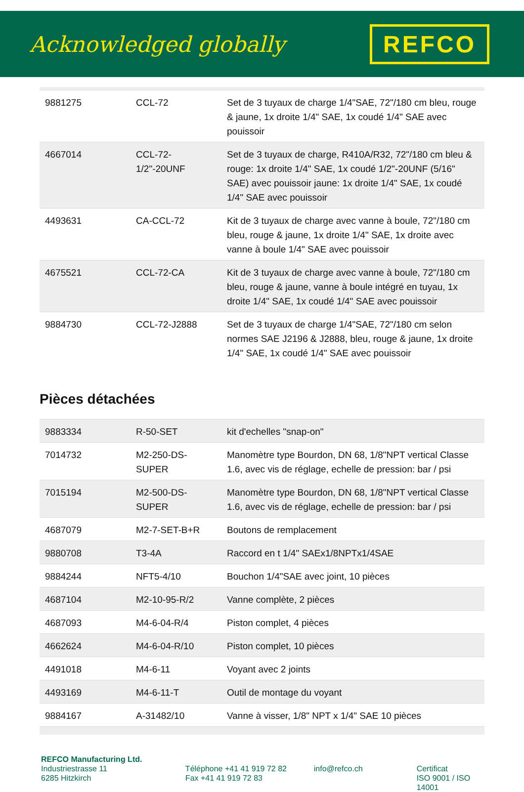Acknowledged globally
REFCO
| 9881275 | CCL-72 | Set de 3 tuyaux de charge 1/4"SAE, 72"/180 cm bleu, rouge & jaune, 1x droite 1/4" SAE, 1x coudé 1/4" SAE avec pouissoir |
| 4667014 | CCL-72-1/2"-20UNF | Set de 3 tuyaux de charge, R410A/R32, 72"/180 cm bleu & rouge: 1x droite 1/4" SAE, 1x coudé 1/2"-20UNF (5/16" SAE) avec pouissoir jaune: 1x droite 1/4" SAE, 1x coudé 1/4" SAE avec pouissoir |
| 4493631 | CA-CCL-72 | Kit de 3 tuyaux de charge avec vanne à boule, 72"/180 cm bleu, rouge & jaune, 1x droite 1/4" SAE, 1x droite avec vanne à boule 1/4" SAE avec pouissoir |
| 4675521 | CCL-72-CA | Kit de 3 tuyaux de charge avec vanne à boule, 72"/180 cm bleu, rouge & jaune, vanne à boule intégré en tuyau, 1x droite 1/4" SAE, 1x coudé 1/4" SAE avec pouissoir |
| 9884730 | CCL-72-J2888 | Set de 3 tuyaux de charge 1/4"SAE, 72"/180 cm selon normes SAE J2196 & J2888, bleu, rouge & jaune, 1x droite 1/4" SAE, 1x coudé 1/4" SAE avec pouissoir |
Pièces détachées
| 9883334 | R-50-SET | kit d'echelles "snap-on" |
| 7014732 | M2-250-DS-SUPER | Manomètre type Bourdon, DN 68, 1/8"NPT vertical Classe 1.6, avec vis de réglage, echelle de pression: bar / psi |
| 7015194 | M2-500-DS-SUPER | Manomètre type Bourdon, DN 68, 1/8"NPT vertical Classe 1.6, avec vis de réglage, echelle de pression: bar / psi |
| 4687079 | M2-7-SET-B+R | Boutons de remplacement |
| 9880708 | T3-4A | Raccord en t 1/4" SAEx1/8NPTx1/4SAE |
| 9884244 | NFT5-4/10 | Bouchon 1/4"SAE avec joint, 10 pièces |
| 4687104 | M2-10-95-R/2 | Vanne complète, 2 pièces |
| 4687093 | M4-6-04-R/4 | Piston complet, 4 pièces |
| 4662624 | M4-6-04-R/10 | Piston complet, 10 pièces |
| 4491018 | M4-6-11 | Voyant avec 2 joints |
| 4493169 | M4-6-11-T | Outil de montage du voyant |
| 9884167 | A-31482/10 | Vanne à visser, 1/8" NPT x 1/4" SAE 10 pièces |
REFCO Manufacturing Ltd.
Industriestrasse 11
6285 Hitzkirch
Téléphone +41 41 919 72 82
Fax +41 41 919 72 83
info@refco.ch Certificat
ISO 9001 / ISO 14001